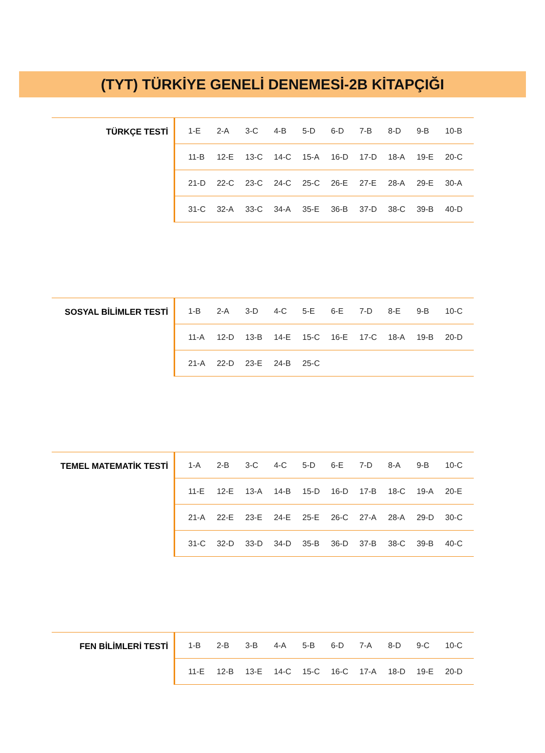(TYT) TÜRKİYE GENELİ DENEMESİ-2B KİTAPÇIĞI
TÜRKÇE TESTİ
| 1-E | 2-A | 3-C | 4-B | 5-D | 6-D | 7-B | 8-D | 9-B | 10-B |
| 11-B | 12-E | 13-C | 14-C | 15-A | 16-D | 17-D | 18-A | 19-E | 20-C |
| 21-D | 22-C | 23-C | 24-C | 25-C | 26-E | 27-E | 28-A | 29-E | 30-A |
| 31-C | 32-A | 33-C | 34-A | 35-E | 36-B | 37-D | 38-C | 39-B | 40-D |
SOSYAL BİLİMLER TESTİ
| 1-B | 2-A | 3-D | 4-C | 5-E | 6-E | 7-D | 8-E | 9-B | 10-C |
| 11-A | 12-D | 13-B | 14-E | 15-C | 16-E | 17-C | 18-A | 19-B | 20-D |
| 21-A | 22-D | 23-E | 24-B | 25-C | | | | | |
TEMEL MATEMATİK TESTİ
| 1-A | 2-B | 3-C | 4-C | 5-D | 6-E | 7-D | 8-A | 9-B | 10-C |
| 11-E | 12-E | 13-A | 14-B | 15-D | 16-D | 17-B | 18-C | 19-A | 20-E |
| 21-A | 22-E | 23-E | 24-E | 25-E | 26-C | 27-A | 28-A | 29-D | 30-C |
| 31-C | 32-D | 33-D | 34-D | 35-B | 36-D | 37-B | 38-C | 39-B | 40-C |
FEN BİLİMLERİ TESTİ
| 1-B | 2-B | 3-B | 4-A | 5-B | 6-D | 7-A | 8-D | 9-C | 10-C |
| 11-E | 12-B | 13-E | 14-C | 15-C | 16-C | 17-A | 18-D | 19-E | 20-D |